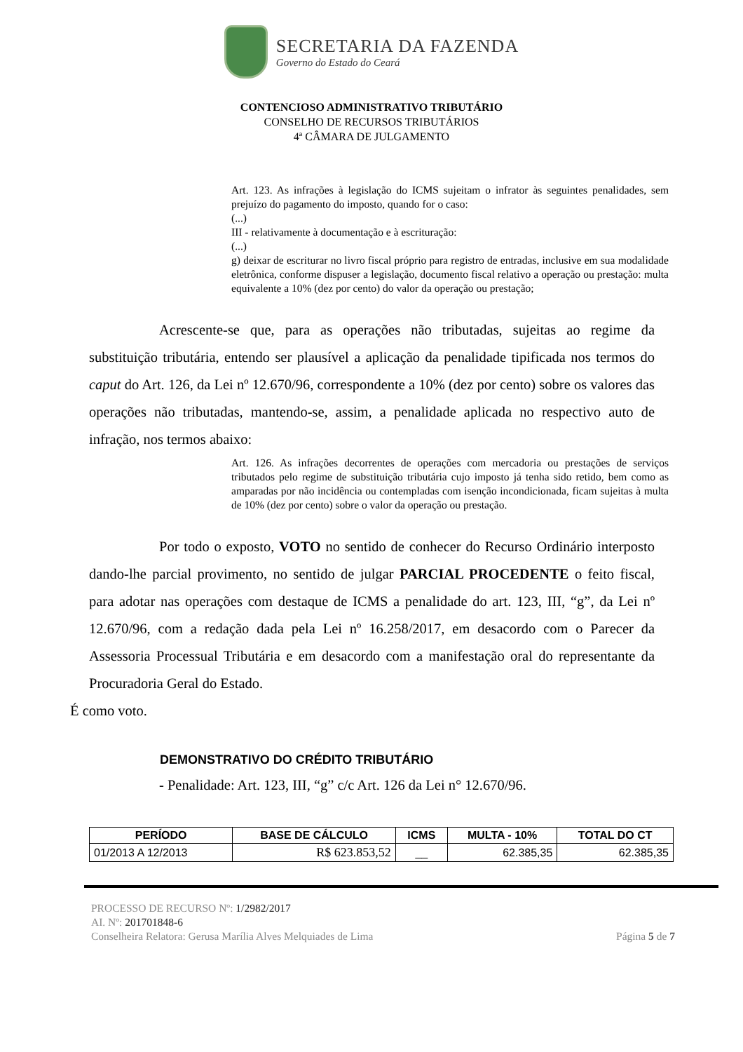SECRETARIA DA FAZENDA
Governo do Estado do Ceará
CONTENCIOSO ADMINISTRATIVO TRIBUTÁRIO
CONSELHO DE RECURSOS TRIBUTÁRIOS
4ª CÂMARA DE JULGAMENTO
Art. 123. As infrações à legislação do ICMS sujeitam o infrator às seguintes penalidades, sem prejuízo do pagamento do imposto, quando for o caso:
(...)
III - relativamente à documentação e à escrituração:
(...)
g) deixar de escriturar no livro fiscal próprio para registro de entradas, inclusive em sua modalidade eletrônica, conforme dispuser a legislação, documento fiscal relativo a operação ou prestação: multa equivalente a 10% (dez por cento) do valor da operação ou prestação;
Acrescente-se que, para as operações não tributadas, sujeitas ao regime da substituição tributária, entendo ser plausível a aplicação da penalidade tipificada nos termos do caput do Art. 126, da Lei nº 12.670/96, correspondente a 10% (dez por cento) sobre os valores das operações não tributadas, mantendo-se, assim, a penalidade aplicada no respectivo auto de infração, nos termos abaixo:
Art. 126. As infrações decorrentes de operações com mercadoria ou prestações de serviços tributados pelo regime de substituição tributária cujo imposto já tenha sido retido, bem como as amparadas por não incidência ou contempladas com isenção incondicionada, ficam sujeitas à multa de 10% (dez por cento) sobre o valor da operação ou prestação.
Por todo o exposto, VOTO no sentido de conhecer do Recurso Ordinário interposto dando-lhe parcial provimento, no sentido de julgar PARCIAL PROCEDENTE o feito fiscal, para adotar nas operações com destaque de ICMS a penalidade do art. 123, III, “g”, da Lei nº 12.670/96, com a redação dada pela Lei nº 16.258/2017, em desacordo com o Parecer da Assessoria Processual Tributária e em desacordo com a manifestação oral do representante da Procuradoria Geral do Estado.
É como voto.
DEMONSTRATIVO DO CRÉDITO TRIBUTÁRIO
- Penalidade: Art. 123, III, “g” c/c Art. 126 da Lei n° 12.670/96.
| PERÍODO | BASE DE CÁLCULO | ICMS | MULTA - 10% | TOTAL DO CT |
| --- | --- | --- | --- | --- |
| 01/2013 A 12/2013 | R$ 623.853,52 | __ | 62.385,35 | 62.385,35 |
PROCESSO DE RECURSO Nº: 1/2982/2017
AI. Nº: 201701848-6
Conselheira Relatora: Gerusa Marília Alves Melquiades de Lima Página 5 de 7